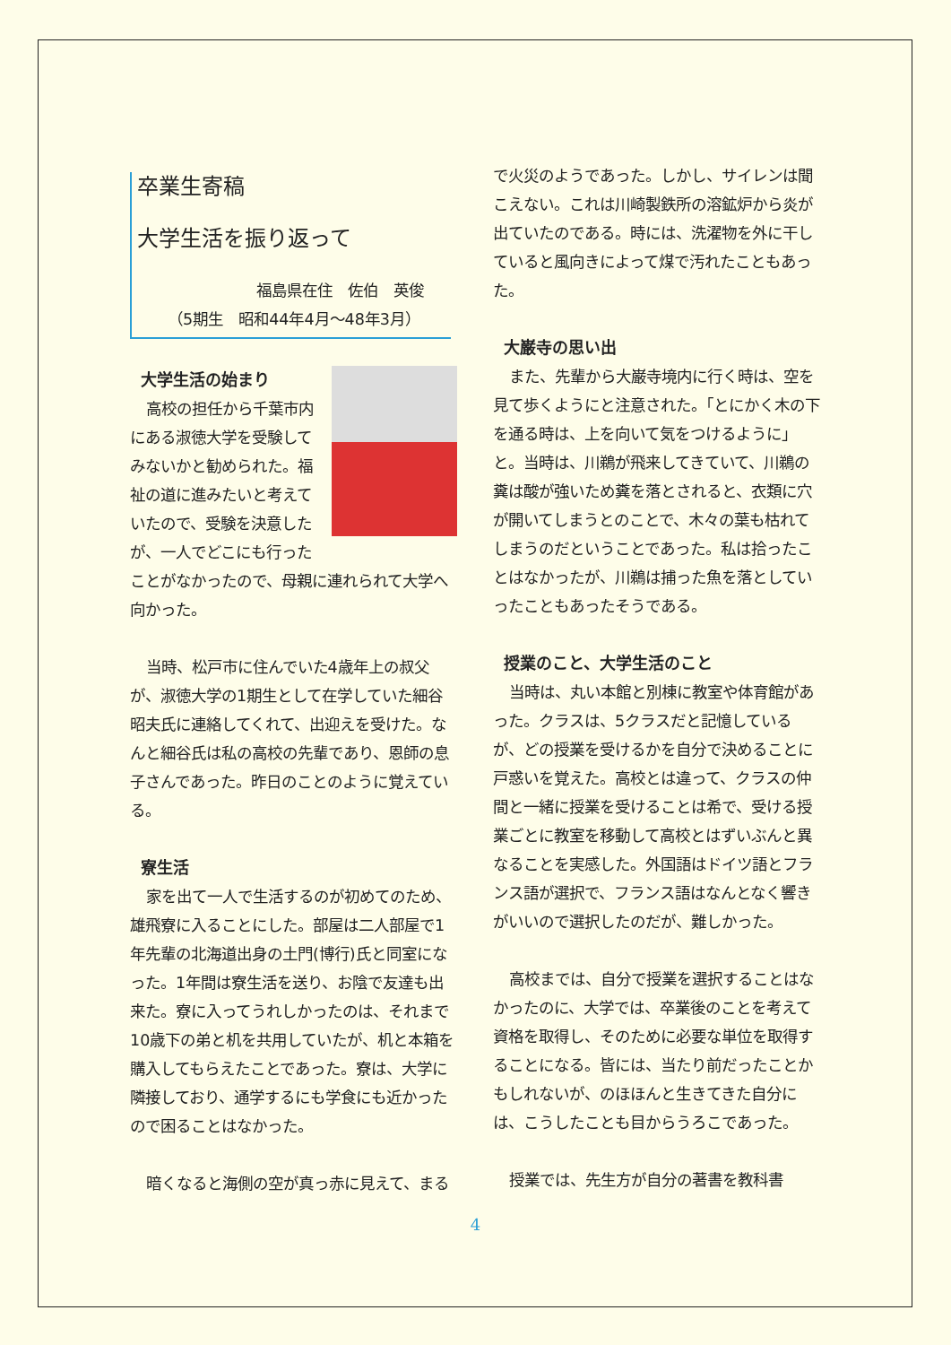卒業生寄稿
大学生活を振り返って
福島県在住　佐伯　英俊
（5期生　昭和44年4月～48年3月）
大学生活の始まり
高校の担任から千葉市内にある淑徳大学を受験してみないかと勧められた。福祉の道に進みたいと考えていたので、受験を決意したが、一人でどこにも行ったことがなかったので、母親に連れられて大学へ向かった。
当時、松戸市に住んでいた4歳年上の叔父が、淑徳大学の1期生として在学していた細谷昭夫氏に連絡してくれて、出迎えを受けた。なんと細谷氏は私の高校の先輩であり、恩師の息子さんであった。昨日のことのように覚えている。
寮生活
家を出て一人で生活するのが初めてのため、雄飛寮に入ることにした。部屋は二人部屋で1年先輩の北海道出身の土門(博行)氏と同室になった。1年間は寮生活を送り、お陰で友達も出来た。寮に入ってうれしかったのは、それまで10歳下の弟と机を共用していたが、机と本箱を購入してもらえたことであった。寮は、大学に隣接しており、通学するにも学食にも近かったので困ることはなかった。
暗くなると海側の空が真っ赤に見えて、まる
で火災のようであった。しかし、サイレンは聞こえない。これは川崎製鉄所の溶鉱炉から炎が出ていたのである。時には、洗濯物を外に干していると風向きによって煤で汚れたこともあった。
大巌寺の思い出
また、先輩から大巌寺境内に行く時は、空を見て歩くようにと注意された。「とにかく木の下を通る時は、上を向いて気をつけるように」と。当時は、川鵜が飛来してきていて、川鵜の糞は酸が強いため糞を落とされると、衣類に穴が開いてしまうとのことで、木々の葉も枯れてしまうのだということであった。私は拾ったことはなかったが、川鵜は捕った魚を落としていったこともあったそうである。
授業のこと、大学生活のこと
当時は、丸い本館と別棟に教室や体育館があった。クラスは、5クラスだと記憶しているが、どの授業を受けるかを自分で決めることに戸惑いを覚えた。高校とは違って、クラスの仲間と一緒に授業を受けることは希で、受ける授業ごとに教室を移動して高校とはずいぶんと異なることを実感した。外国語はドイツ語とフランス語が選択で、フランス語はなんとなく響きがいいので選択したのだが、難しかった。
高校までは、自分で授業を選択することはなかったのに、大学では、卒業後のことを考えて資格を取得し、そのために必要な単位を取得することになる。皆には、当たり前だったことかもしれないが、のほほんと生きてきた自分には、こうしたことも目からうろこであった。
授業では、先生方が自分の著書を教科書
4